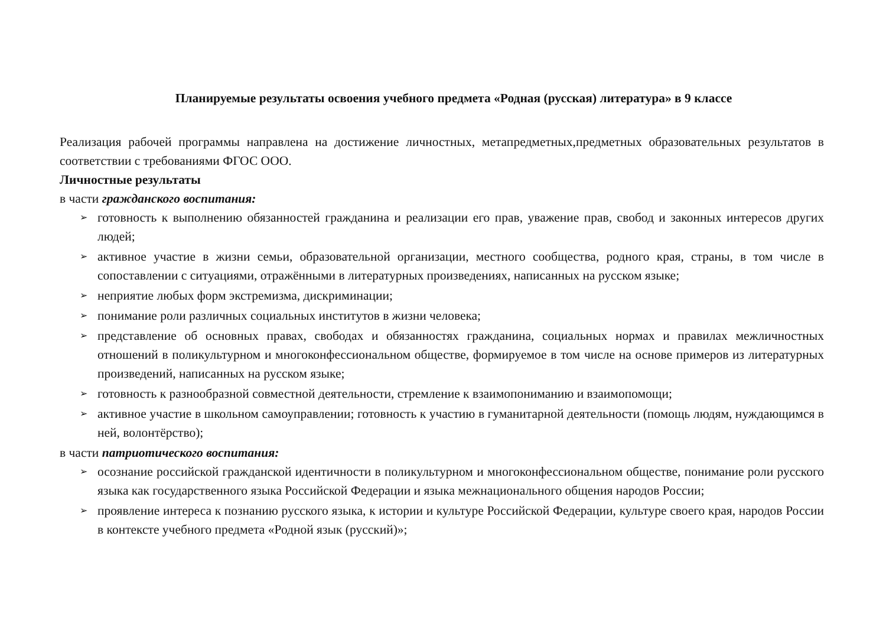Планируемые результаты освоения учебного предмета «Родная (русская) литература» в 9 классе
Реализация рабочей программы направлена на достижение личностных, метапредметных,предметных образовательных результатов в соответствии с требованиями ФГОС ООО.
Личностные результаты
в части гражданского воспитания:
➢ готовность к выполнению обязанностей гражданина и реализации его прав, уважение прав, свобод и законных интересов других людей;
➢ активное участие в жизни семьи, образовательной организации, местного сообщества, родного края, страны, в том числе в сопоставлении с ситуациями, отражёнными в литературных произведениях, написанных на русском языке;
➢ неприятие любых форм экстремизма, дискриминации;
➢ понимание роли различных социальных институтов в жизни человека;
➢ представление об основных правах, свободах и обязанностях гражданина, социальных нормах и правилах межличностных отношений в поликультурном и многоконфессиональном обществе, формируемое в том числе на основе примеров из литературных произведений, написанных на русском языке;
➢ готовность к разнообразной совместной деятельности, стремление к взаимопониманию и взаимопомощи;
➢ активное участие в школьном самоуправлении; готовность к участию в гуманитарной деятельности (помощь людям, нуждающимся в ней, волонтёрство);
в части патриотического воспитания:
➢ осознание российской гражданской идентичности в поликультурном и многоконфессиональном обществе, понимание роли русского языка как государственного языка Российской Федерации и языка межнационального общения народов России;
➢ проявление интереса к познанию русского языка, к истории и культуре Российской Федерации, культуре своего края, народов России в контексте учебного предмета «Родной язык (русский)»;